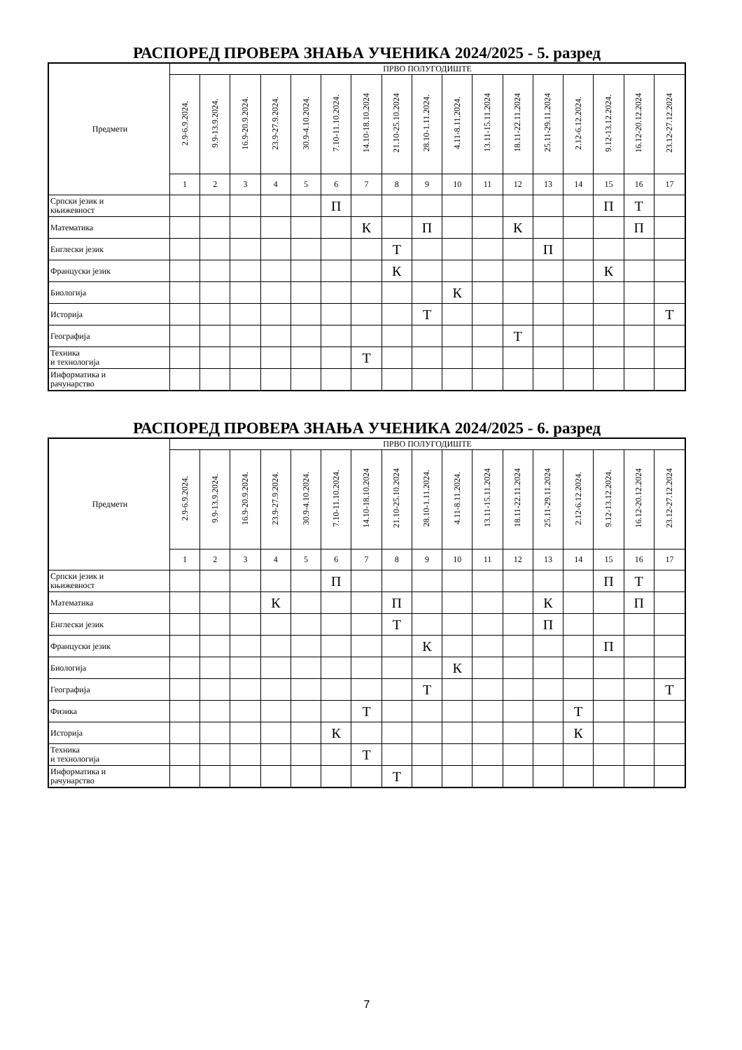РАСПОРЕД ПРОВЕРА ЗНАЊА УЧЕНИКА 2024/2025 - 5. разред
| Предмети | ПРВО ПОЛУГОДИШТЕ | | | | | | | | | | | | | | | | |
| --- | --- | --- | --- | --- | --- | --- | --- | --- | --- | --- | --- | --- | --- | --- | --- | --- | --- |
| | 2.9-6.9.2024. | 9.9-13.9.2024. | 16.9-20.9.2024. | 23.9-27.9.2024. | 30.9-4.10.2024. | 7.10-11.10.2024. | 14.10-18.10.2024 | 21.10-25.10.2024 | 28.10-1.11.2024. | 4.11-8.11.2024. | 13.11-15.11.2024 | 18.11-22.11.2024 | 25.11-29.11.2024 | 2.12-6.12.2024. | 9.12-13.12.2024. | 16.12-20.12.2024 | 23.12-27.12.2024 |
| | 1 | 2 | 3 | 4 | 5 | 6 | 7 | 8 | 9 | 10 | 11 | 12 | 13 | 14 | 15 | 16 | 17 |
| Српски језик и књижевност | | | | | | П | | | | | | | | | П | Т | |
| Математика | | | | | | | К | | П | | | К | | | | П | |
| Енглески језик | | | | | | | | Т | | | | | П | | | | |
| Француски језик | | | | | | | | К | | | | | | | К | | |
| Биологија | | | | | | | | | | К | | | | | | | |
| Историја | | | | | | | | | Т | | | | | | | | Т |
| Географија | | | | | | | | | | | | Т | | | | | |
| Техника и технологија | | | | | | | Т | | | | | | | | | | |
| Информатика и рачунарство | | | | | | | | | | | | | | | | | |
РАСПОРЕД ПРОВЕРА ЗНАЊА УЧЕНИКА 2024/2025 - 6. разред
| Предмети | ПРВО ПОЛУГОДИШТЕ | | | | | | | | | | | | | | | | |
| --- | --- | --- | --- | --- | --- | --- | --- | --- | --- | --- | --- | --- | --- | --- | --- | --- | --- |
| | 2.9-6.9.2024. | 9.9-13.9.2024. | 16.9-20.9.2024. | 23.9-27.9.2024. | 30.9-4.10.2024. | 7.10-11.10.2024. | 14.10-18.10.2024 | 21.10-25.10.2024 | 28.10-1.11.2024. | 4.11-8.11.2024. | 13.11-15.11.2024 | 18.11-22.11.2024 | 25.11-29.11.2024 | 2.12-6.12.2024. | 9.12-13.12.2024. | 16.12-20.12.2024 | 23.12-27.12.2024 |
| | 1 | 2 | 3 | 4 | 5 | 6 | 7 | 8 | 9 | 10 | 11 | 12 | 13 | 14 | 15 | 16 | 17 |
| Српски језик и књижевност | | | | | | П | | | | | | | | | П | Т | |
| Математика | | | | К | | | | П | | | | | К | | | П | |
| Енглески језик | | | | | | | | Т | | | | | П | | | | |
| Француски језик | | | | | | | | | К | | | | | | П | | |
| Биологија | | | | | | | | | | К | | | | | | | |
| Географија | | | | | | | | | Т | | | | | | | | Т |
| Физика | | | | | | | Т | | | | | | | Т | | | |
| Историја | | | | | | К | | | | | | | | К | | | |
| Техника и технологија | | | | | | | Т | | | | | | | | | | |
| Информатика и рачунарство | | | | | | | | Т | | | | | | | | | |
7